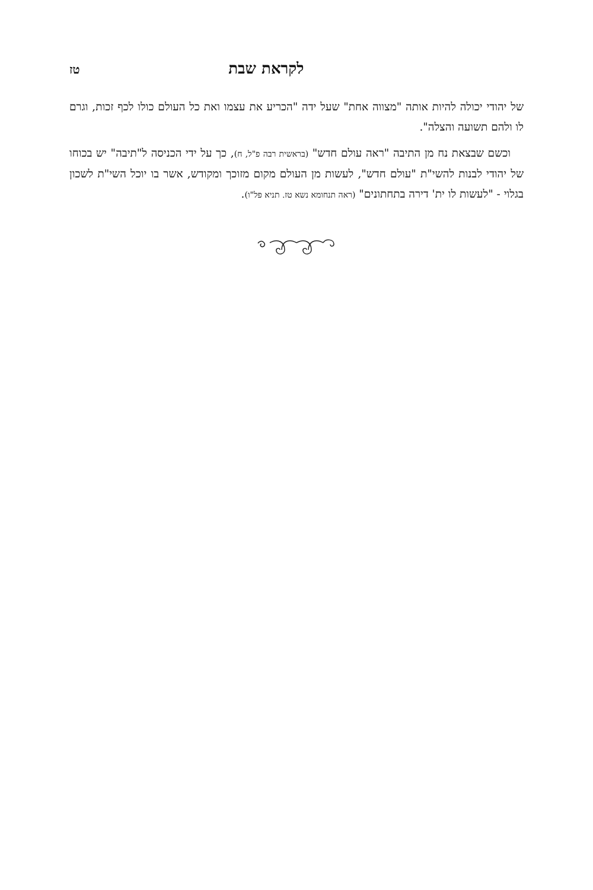לקראת שבת
טז
של יהודי יכולה להיות אותה "מצווה אחת" שעל ידה "הכריע את עצמו ואת כל העולם כולו לכף זכות, וגרם לו ולהם תשועה והצלה".
וכשם שבצאת נח מן התיבה "ראה עולם חדש" (בראשית רבה פ"ל, ח), כך על ידי הכניסה ל"תיבה" יש בכוחו של יהודי לבנות להשי"ת "עולם חדש", לעשות מן העולם מקום מזוכך ומקודש, אשר בו יוכל השי"ת לשכון בגלוי - "לעשות לו ית' דירה בתחתונים" (ראה תנחומא נשא טז. תניא פל"ו).